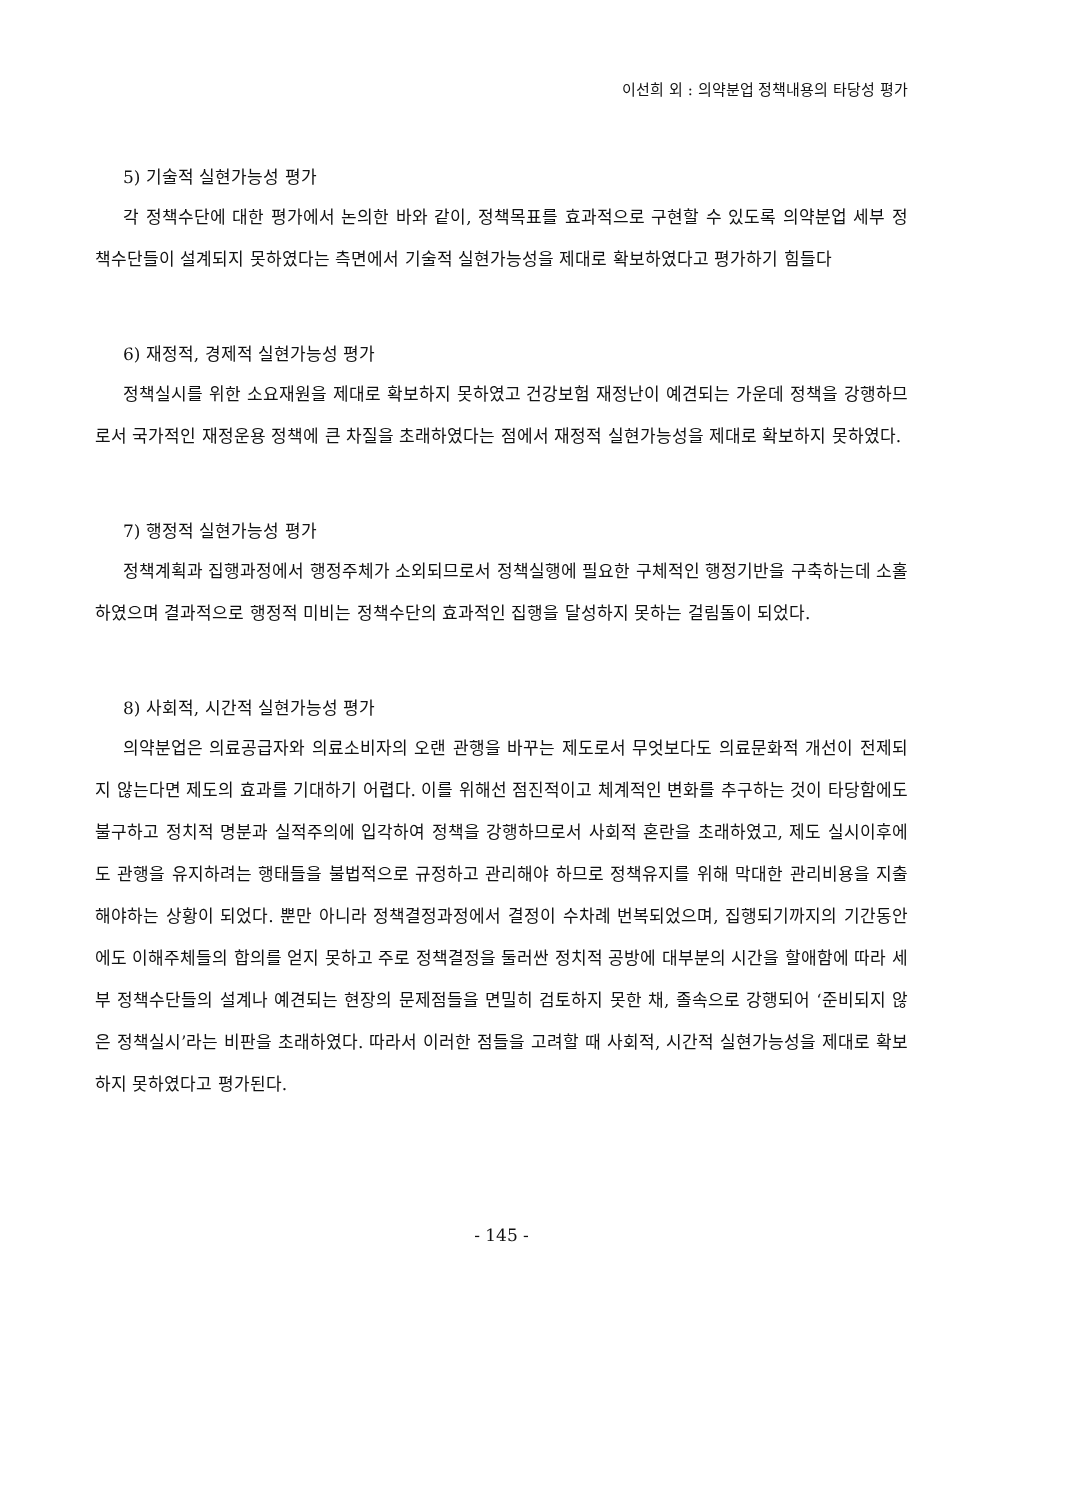이선희 외 : 의약분업 정책내용의 타당성 평가
5) 기술적 실현가능성 평가
각 정책수단에 대한 평가에서 논의한 바와 같이, 정책목표를 효과적으로 구현할 수 있도록 의약분업 세부 정책수단들이 설계되지 못하였다는 측면에서 기술적 실현가능성을 제대로 확보하였다고 평가하기 힘들다
6) 재정적, 경제적 실현가능성 평가
정책실시를 위한 소요재원을 제대로 확보하지 못하였고 건강보험 재정난이 예견되는 가운데 정책을 강행하므로서 국가적인 재정운용 정책에 큰 차질을 초래하였다는 점에서 재정적 실현가능성을 제대로 확보하지 못하였다.
7) 행정적 실현가능성 평가
정책계획과 집행과정에서 행정주체가 소외되므로서 정책실행에 필요한 구체적인 행정기반을 구축하는데 소홀하였으며 결과적으로 행정적 미비는 정책수단의 효과적인 집행을 달성하지 못하는 걸림돌이 되었다.
8) 사회적, 시간적 실현가능성 평가
의약분업은 의료공급자와 의료소비자의 오랜 관행을 바꾸는 제도로서 무엇보다도 의료문화적 개선이 전제되지 않는다면 제도의 효과를 기대하기 어렵다. 이를 위해선 점진적이고 체계적인 변화를 추구하는 것이 타당함에도 불구하고 정치적 명분과 실적주의에 입각하여 정책을 강행하므로서 사회적 혼란을 초래하였고, 제도 실시이후에도 관행을 유지하려는 행태들을 불법적으로 규정하고 관리해야 하므로 정책유지를 위해 막대한 관리비용을 지출해야하는 상황이 되었다. 뿐만 아니라 정책결정과정에서 결정이 수차례 번복되었으며, 집행되기까지의 기간동안에도 이해주체들의 합의를 얻지 못하고 주로 정책결정을 둘러싼 정치적 공방에 대부분의 시간을 할애함에 따라 세부 정책수단들의 설계나 예견되는 현장의 문제점들을 면밀히 검토하지 못한 채, 졸속으로 강행되어 ‘준비되지 않은 정책실시’라는 비판을 초래하였다. 따라서 이러한 점들을 고려할 때 사회적, 시간적 실현가능성을 제대로 확보하지 못하였다고 평가된다.
- 145 -